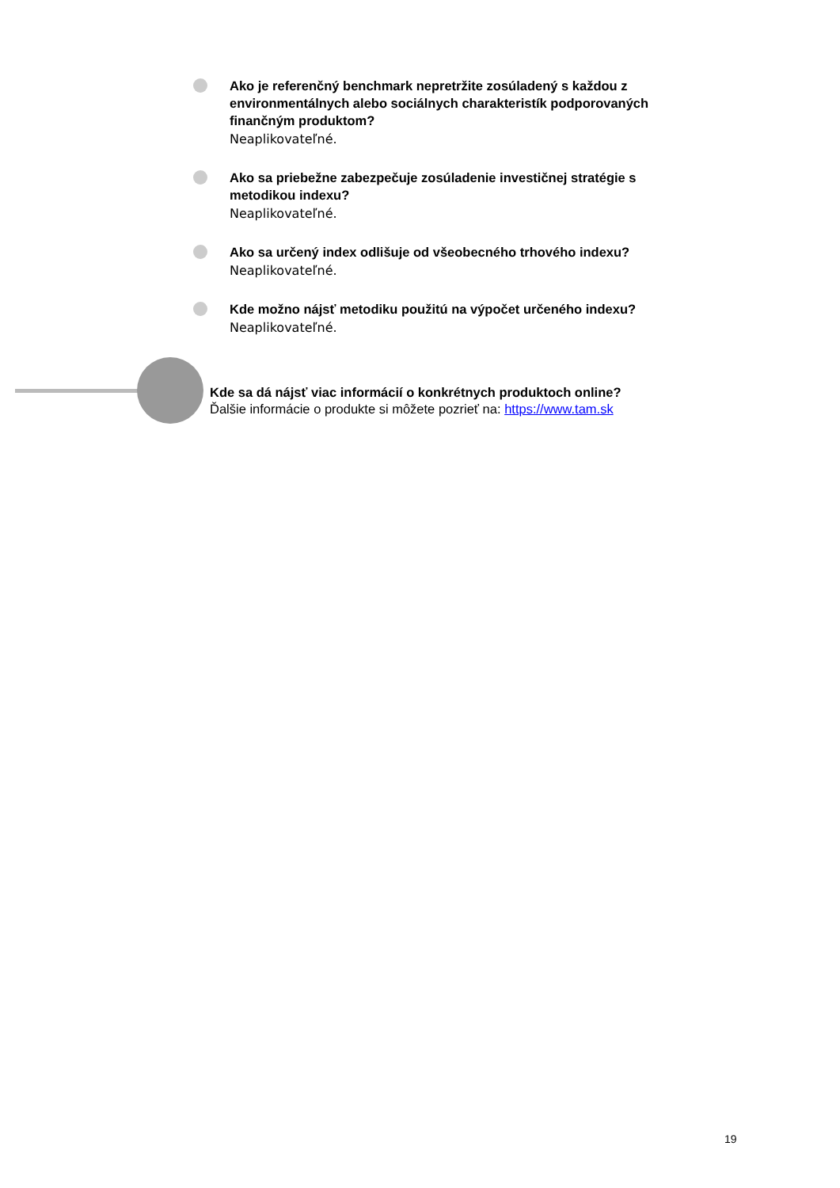Ako je referenčný benchmark nepretržite zosúladený s každou z environmentálnych alebo sociálnych charakteristík podporovaných finančným produktom?
Neaplikovateľné.
Ako sa priebežne zabezpečuje zosúladenie investičnej stratégie s metodikou indexu?
Neaplikovateľné.
Ako sa určený index odlišuje od všeobecného trhového indexu?
Neaplikovateľné.
Kde možno nájsť metodiku použitú na výpočet určeného indexu?
Neaplikovateľné.
Kde sa dá nájsť viac informácií o konkrétnych produktoch online?
Ďalšie informácie o produkte si môžete pozrieť na: https://www.tam.sk
19